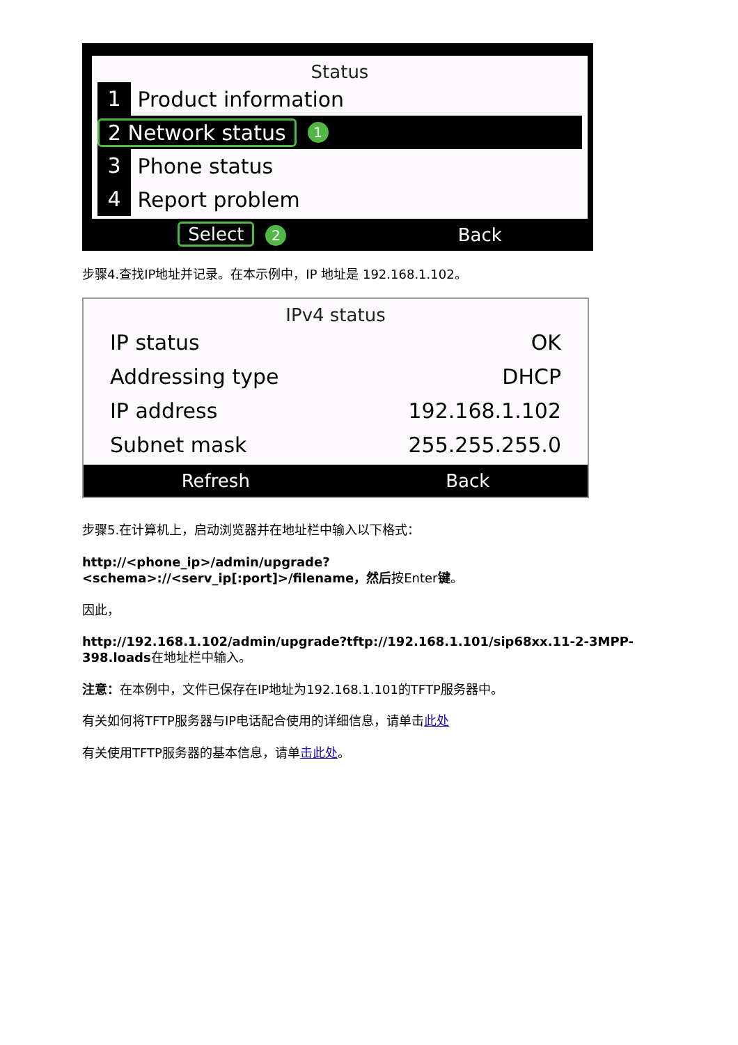Status
1 Product information
2 Network status 1
3 Phone status
4 Report problem
Select 2 Back
步骤4.查找IP地址并记录。在本示例中，IP 地址是 192.168.1.102。
IPv4 status
IP status OK
Addressing type DHCP
IP address 192.168.1.102
Subnet mask 255.255.255.0
Refresh Back
步骤5.在计算机上，启动浏览器并在地址栏中输入以下格式：
http://<phone_ip>/admin/upgrade?<schema>://<serv_ip[:port]>/filename，然后按Enter键。
因此，
http://192.168.1.102/admin/upgrade?tftp://192.168.1.101/sip68xx.11-2-3MPP-398.loads在地址栏中输入。
注意：在本例中，文件已保存在IP地址为192.168.1.101的TFTP服务器中。
有关如何将TFTP服务器与IP电话配合使用的详细信息，请单击此处
有关使用TFTP服务器的基本信息，请单击此处。